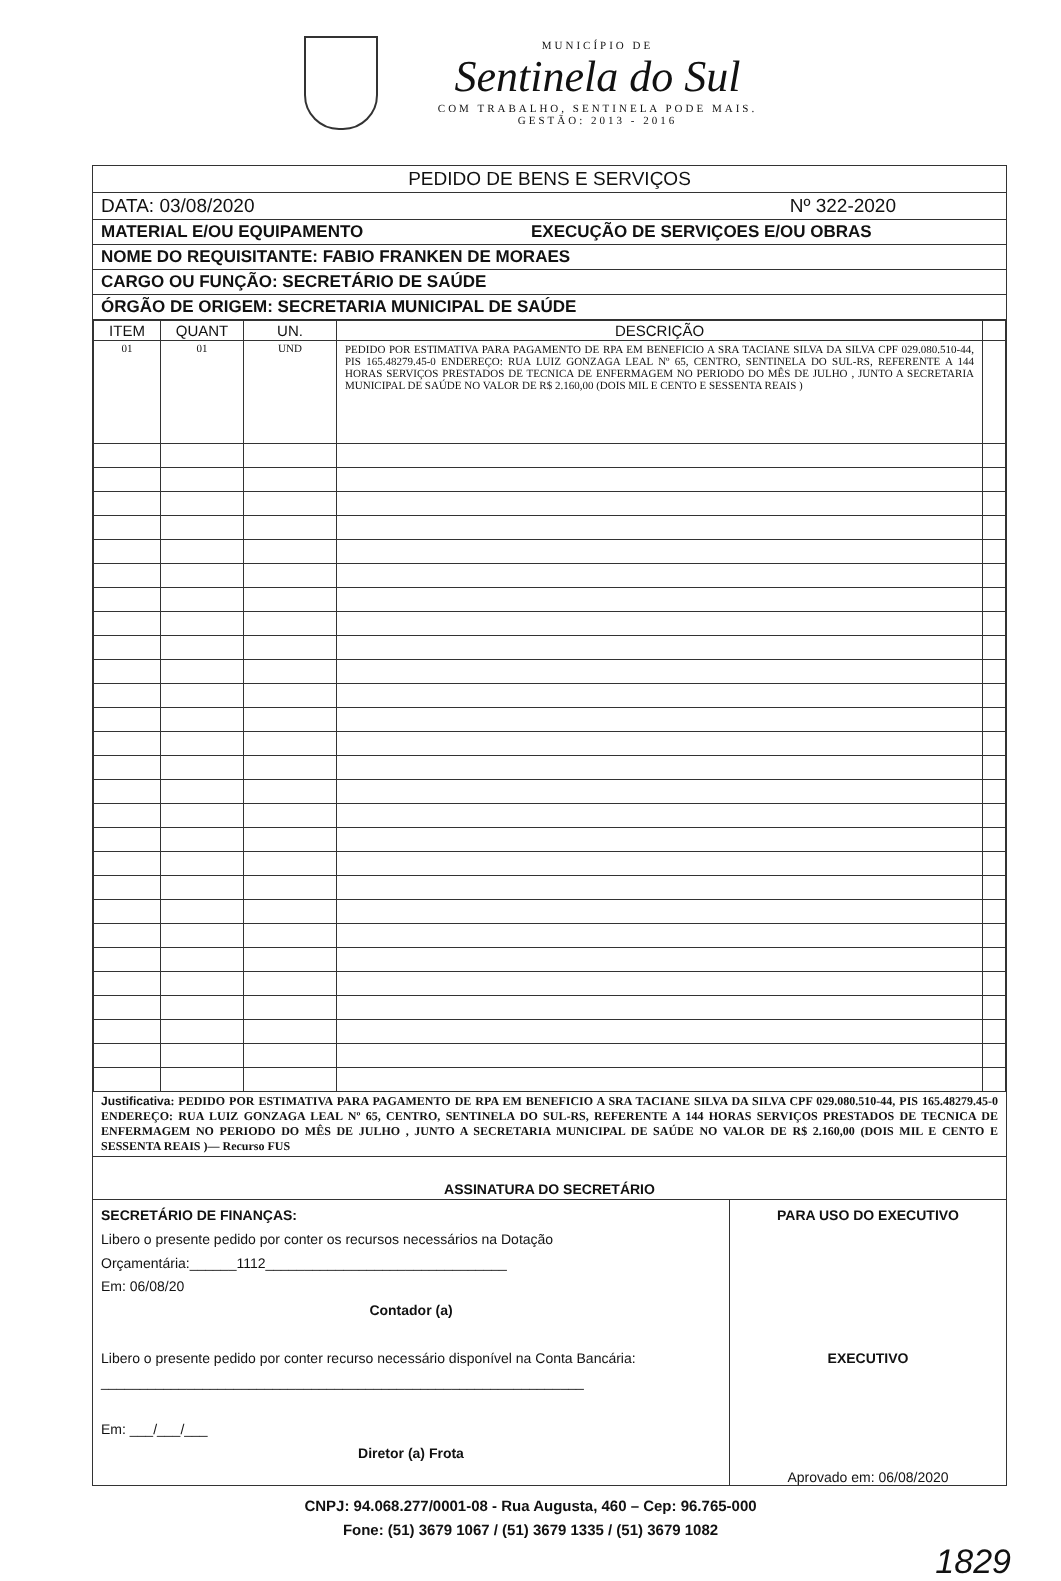MUNICÍPIO DE
Sentinela do Sul
COM TRABALHO, SENTINELA PODE MAIS.
GESTÃO: 2013 - 2016
PEDIDO DE BENS E SERVIÇOS
DATA: 03/08/2020 Nº 322-2020
MATERIAL E/OU EQUIPAMENTO EXECUÇÃO DE SERVIÇOES E/OU OBRAS
NOME DO REQUISITANTE: FABIO FRANKEN DE MORAES
CARGO OU FUNÇÃO: SECRETÁRIO DE SAÚDE
ÓRGÃO DE ORIGEM: SECRETARIA MUNICIPAL DE SAÚDE
| ITEM | QUANT | UN. | DESCRIÇÃO | |
| --- | --- | --- | --- | --- |
| 01 | 01 | UND | PEDIDO POR ESTIMATIVA PARA PAGAMENTO DE RPA EM BENEFICIO A SRA TACIANE SILVA DA SILVA CPF 029.080.510-44, PIS 165.48279.45-0 ENDEREÇO: RUA LUIZ GONZAGA LEAL Nº 65, CENTRO, SENTINELA DO SUL-RS, REFERENTE A 144 HORAS SERVIÇOS PRESTADOS DE TECNICA DE ENFERMAGEM NO PERIODO DO MÊS DE JULHO , JUNTO A SECRETARIA MUNICIPAL DE SAÚDE NO VALOR DE R$ 2.160,00 (DOIS MIL E CENTO E SESSENTA REAIS ) | |
Justificativa: PEDIDO POR ESTIMATIVA PARA PAGAMENTO DE RPA EM BENEFICIO A SRA TACIANE SILVA DA SILVA CPF 029.080.510-44, PIS 165.48279.45-0 ENDEREÇO: RUA LUIZ GONZAGA LEAL Nº 65, CENTRO, SENTINELA DO SUL-RS, REFERENTE A 144 HORAS SERVIÇOS PRESTADOS DE TECNICA DE ENFERMAGEM NO PERIODO DO MÊS DE JULHO , JUNTO A SECRETARIA MUNICIPAL DE SAÚDE NO VALOR DE R$ 2.160,00 (DOIS MIL E CENTO E SESSENTA REAIS )— Recurso FUS
ASSINATURA DO SECRETÁRIO
SECRETÁRIO DE FINANÇAS:
Libero o presente pedido por conter os recursos necessários na Dotação
Orçamentária:______1112_______________________________
Em: 06/08/20
Contador (a)
Libero o presente pedido por conter recurso necessário disponível na Conta Bancária:
______________________________________________________________
Em: ___/___/___
Diretor (a) Frota
PARA USO DO EXECUTIVO
EXECUTIVO
Aprovado em: 06/08/2020
CNPJ: 94.068.277/0001-08 - Rua Augusta, 460 – Cep: 96.765-000
Fone: (51) 3679 1067 / (51) 3679 1335 / (51) 3679 1082
1829